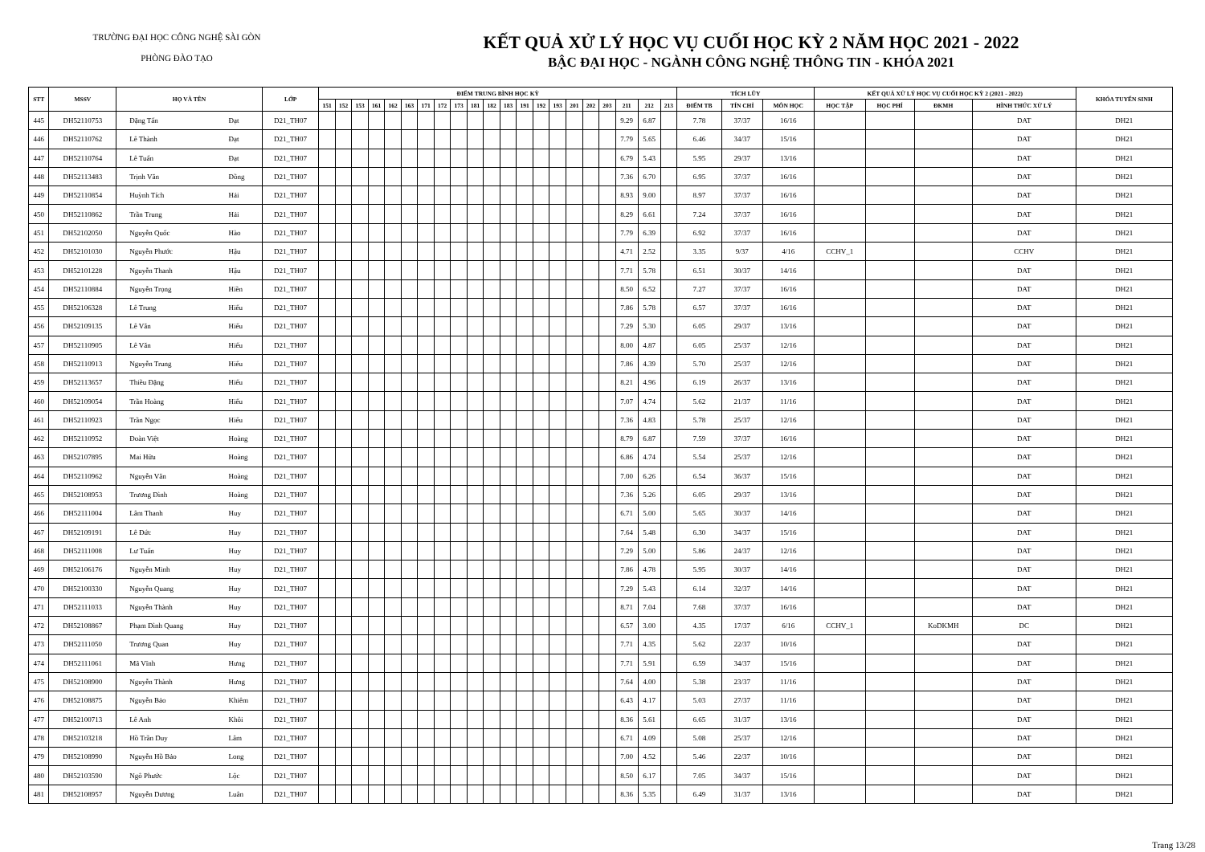TRƯỜNG ĐẠI HỌC CÔNG NGHỆ SÀI GÒN
PHÒNG ĐÀO TẠO
KẾT QUẢ XỬ LÝ HỌC VỤ CUỐI HỌC KỲ 2 NĂM HỌC 2021 - 2022
BẬC ĐẠI HỌC - NGÀNH CÔNG NGHỆ THÔNG TIN - KHÓA 2021
| STT | MSSV | HỌ VÀ TÊN | | LỚP | ĐIỂM TRUNG BÌNH HỌC KỲ | | | | | | | | | | | | | | | | | | | | | TÍCH LŨY | | | KẾT QUẢ XỬ LÝ HỌC VỤ CUỐI HỌC KỲ 2 (2021 - 2022) | | | | KHÓA TUYỂN SINH |
| --- | --- | --- | --- | --- | --- | --- | --- | --- | --- | --- | --- | --- | --- | --- | --- | --- | --- | --- | --- | --- | --- | --- | --- | --- | --- | --- | --- | --- | --- | --- | --- | --- | --- |
| | | | | | 151 | 152 | 153 | 161 | 162 | 163 | 171 | 172 | 173 | 181 | 182 | 183 | 191 | 192 | 193 | 201 | 202 | 203 | 211 | 212 | 213 | ĐIỂM TB | TÍN CHỈ | MÔN HỌC | HỌC TẬP | HỌC PHÍ | ĐKMH | HÌNH THỨC XỬ LÝ | |
| 445 | DH52110753 | Đặng Tấn | Đạt | D21_TH07 | | | | | | | | | | | | | | | | | | | 9.29 | 6.87 | | 7.78 | 37/37 | 16/16 | | | | DAT | DH21 |
| 446 | DH52110762 | Lê Thành | Đạt | D21_TH07 | | | | | | | | | | | | | | | | | | | 7.79 | 5.65 | | 6.46 | 34/37 | 15/16 | | | | DAT | DH21 |
| 447 | DH52110764 | Lê Tuấn | Đạt | D21_TH07 | | | | | | | | | | | | | | | | | | | 6.79 | 5.43 | | 5.95 | 29/37 | 13/16 | | | | DAT | DH21 |
| 448 | DH52113483 | Trịnh Văn | Đồng | D21_TH07 | | | | | | | | | | | | | | | | | | | 7.36 | 6.70 | | 6.95 | 37/37 | 16/16 | | | | DAT | DH21 |
| 449 | DH52110854 | Huỳnh Tích | Hải | D21_TH07 | | | | | | | | | | | | | | | | | | | 8.93 | 9.00 | | 8.97 | 37/37 | 16/16 | | | | DAT | DH21 |
| 450 | DH52110862 | Trần Trung | Hải | D21_TH07 | | | | | | | | | | | | | | | | | | | 8.29 | 6.61 | | 7.24 | 37/37 | 16/16 | | | | DAT | DH21 |
| 451 | DH52102050 | Nguyễn Quốc | Hào | D21_TH07 | | | | | | | | | | | | | | | | | | | 7.79 | 6.39 | | 6.92 | 37/37 | 16/16 | | | | DAT | DH21 |
| 452 | DH52101030 | Nguyễn Phước | Hậu | D21_TH07 | | | | | | | | | | | | | | | | | | | 4.71 | 2.52 | | 3.35 | 9/37 | 4/16 | CCHV_1 | | | CCHV | DH21 |
| 453 | DH52101228 | Nguyễn Thanh | Hậu | D21_TH07 | | | | | | | | | | | | | | | | | | | 7.71 | 5.78 | | 6.51 | 30/37 | 14/16 | | | | DAT | DH21 |
| 454 | DH52110884 | Nguyễn Trọng | Hiền | D21_TH07 | | | | | | | | | | | | | | | | | | | 8.50 | 6.52 | | 7.27 | 37/37 | 16/16 | | | | DAT | DH21 |
| 455 | DH52106328 | Lê Trung | Hiếu | D21_TH07 | | | | | | | | | | | | | | | | | | | 7.86 | 5.78 | | 6.57 | 37/37 | 16/16 | | | | DAT | DH21 |
| 456 | DH52109135 | Lê Văn | Hiếu | D21_TH07 | | | | | | | | | | | | | | | | | | | 7.29 | 5.30 | | 6.05 | 29/37 | 13/16 | | | | DAT | DH21 |
| 457 | DH52110905 | Lê Văn | Hiếu | D21_TH07 | | | | | | | | | | | | | | | | | | | 8.00 | 4.87 | | 6.05 | 25/37 | 12/16 | | | | DAT | DH21 |
| 458 | DH52110913 | Nguyễn Trung | Hiếu | D21_TH07 | | | | | | | | | | | | | | | | | | | 7.86 | 4.39 | | 5.70 | 25/37 | 12/16 | | | | DAT | DH21 |
| 459 | DH52113657 | Thiều Đặng | Hiếu | D21_TH07 | | | | | | | | | | | | | | | | | | | 8.21 | 4.96 | | 6.19 | 26/37 | 13/16 | | | | DAT | DH21 |
| 460 | DH52109054 | Trần Hoàng | Hiếu | D21_TH07 | | | | | | | | | | | | | | | | | | | 7.07 | 4.74 | | 5.62 | 21/37 | 11/16 | | | | DAT | DH21 |
| 461 | DH52110923 | Trần Ngọc | Hiếu | D21_TH07 | | | | | | | | | | | | | | | | | | | 7.36 | 4.83 | | 5.78 | 25/37 | 12/16 | | | | DAT | DH21 |
| 462 | DH52110952 | Đoàn Việt | Hoàng | D21_TH07 | | | | | | | | | | | | | | | | | | | 8.79 | 6.87 | | 7.59 | 37/37 | 16/16 | | | | DAT | DH21 |
| 463 | DH52107895 | Mai Hữu | Hoàng | D21_TH07 | | | | | | | | | | | | | | | | | | | 6.86 | 4.74 | | 5.54 | 25/37 | 12/16 | | | | DAT | DH21 |
| 464 | DH52110962 | Nguyễn Văn | Hoàng | D21_TH07 | | | | | | | | | | | | | | | | | | | 7.00 | 6.26 | | 6.54 | 36/37 | 15/16 | | | | DAT | DH21 |
| 465 | DH52108953 | Trương Đình | Hoàng | D21_TH07 | | | | | | | | | | | | | | | | | | | 7.36 | 5.26 | | 6.05 | 29/37 | 13/16 | | | | DAT | DH21 |
| 466 | DH52111004 | Lâm Thanh | Huy | D21_TH07 | | | | | | | | | | | | | | | | | | | 6.71 | 5.00 | | 5.65 | 30/37 | 14/16 | | | | DAT | DH21 |
| 467 | DH52109191 | Lê Đức | Huy | D21_TH07 | | | | | | | | | | | | | | | | | | | 7.64 | 5.48 | | 6.30 | 34/37 | 15/16 | | | | DAT | DH21 |
| 468 | DH52111008 | Lư Tuấn | Huy | D21_TH07 | | | | | | | | | | | | | | | | | | | 7.29 | 5.00 | | 5.86 | 24/37 | 12/16 | | | | DAT | DH21 |
| 469 | DH52106176 | Nguyễn Minh | Huy | D21_TH07 | | | | | | | | | | | | | | | | | | | 7.86 | 4.78 | | 5.95 | 30/37 | 14/16 | | | | DAT | DH21 |
| 470 | DH52100330 | Nguyễn Quang | Huy | D21_TH07 | | | | | | | | | | | | | | | | | | | 7.29 | 5.43 | | 6.14 | 32/37 | 14/16 | | | | DAT | DH21 |
| 471 | DH52111033 | Nguyễn Thành | Huy | D21_TH07 | | | | | | | | | | | | | | | | | | | 8.71 | 7.04 | | 7.68 | 37/37 | 16/16 | | | | DAT | DH21 |
| 472 | DH52108867 | Phạm Đình Quang | Huy | D21_TH07 | | | | | | | | | | | | | | | | | | | 6.57 | 3.00 | | 4.35 | 17/37 | 6/16 | CCHV_1 | | KoDKMH | DC | DH21 |
| 473 | DH52111050 | Trương Quan | Huy | D21_TH07 | | | | | | | | | | | | | | | | | | | 7.71 | 4.35 | | 5.62 | 22/37 | 10/16 | | | | DAT | DH21 |
| 474 | DH52111061 | Mã Vĩnh | Hưng | D21_TH07 | | | | | | | | | | | | | | | | | | | 7.71 | 5.91 | | 6.59 | 34/37 | 15/16 | | | | DAT | DH21 |
| 475 | DH52108900 | Nguyễn Thành | Hưng | D21_TH07 | | | | | | | | | | | | | | | | | | | 7.64 | 4.00 | | 5.38 | 23/37 | 11/16 | | | | DAT | DH21 |
| 476 | DH52108875 | Nguyễn Bảo | Khiêm | D21_TH07 | | | | | | | | | | | | | | | | | | | 6.43 | 4.17 | | 5.03 | 27/37 | 11/16 | | | | DAT | DH21 |
| 477 | DH52100713 | Lê Anh | Khôi | D21_TH07 | | | | | | | | | | | | | | | | | | | 8.36 | 5.61 | | 6.65 | 31/37 | 13/16 | | | | DAT | DH21 |
| 478 | DH52103218 | Hồ Trần Duy | Lâm | D21_TH07 | | | | | | | | | | | | | | | | | | | 6.71 | 4.09 | | 5.08 | 25/37 | 12/16 | | | | DAT | DH21 |
| 479 | DH52108990 | Nguyễn Hồ Bảo | Long | D21_TH07 | | | | | | | | | | | | | | | | | | | 7.00 | 4.52 | | 5.46 | 22/37 | 10/16 | | | | DAT | DH21 |
| 480 | DH52103590 | Ngô Phước | Lộc | D21_TH07 | | | | | | | | | | | | | | | | | | | 8.50 | 6.17 | | 7.05 | 34/37 | 15/16 | | | | DAT | DH21 |
| 481 | DH52108957 | Nguyễn Dương | Luân | D21_TH07 | | | | | | | | | | | | | | | | | | | 8.36 | 5.35 | | 6.49 | 31/37 | 13/16 | | | | DAT | DH21 |
Trang 13/28